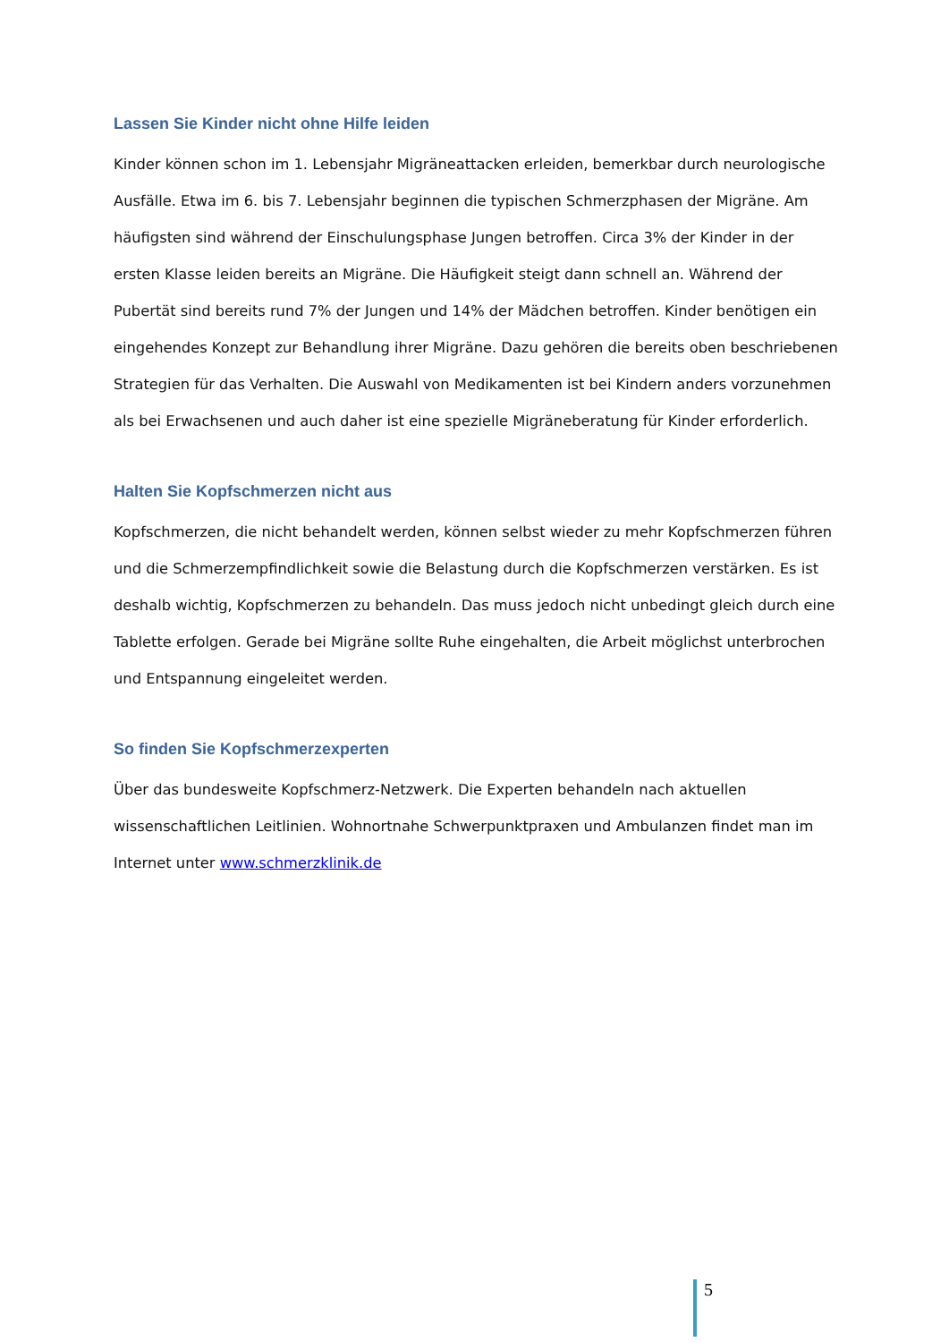Lassen Sie Kinder nicht ohne Hilfe leiden
Kinder können schon im 1. Lebensjahr Migräneattacken erleiden, bemerkbar durch neurologische Ausfälle. Etwa im 6. bis 7. Lebensjahr beginnen die typischen Schmerzphasen der Migräne. Am häufigsten sind während der Einschulungsphase Jungen betroffen. Circa 3% der Kinder in der ersten Klasse leiden bereits an Migräne. Die Häufigkeit steigt dann schnell an. Während der Pubertät sind bereits rund 7% der Jungen und 14% der Mädchen betroffen. Kinder benötigen ein eingehendes Konzept zur Behandlung ihrer Migräne. Dazu gehören die bereits oben beschriebenen Strategien für das Verhalten. Die Auswahl von Medikamenten ist bei Kindern anders vorzunehmen als bei Erwachsenen und auch daher ist eine spezielle Migräneberatung für Kinder erforderlich.
Halten Sie Kopfschmerzen nicht aus
Kopfschmerzen, die nicht behandelt werden, können selbst wieder zu mehr Kopfschmerzen führen und die Schmerzempfindlichkeit sowie die Belastung durch die Kopfschmerzen verstärken. Es ist deshalb wichtig, Kopfschmerzen zu behandeln. Das muss jedoch nicht unbedingt gleich durch eine Tablette erfolgen. Gerade bei Migräne sollte Ruhe eingehalten, die Arbeit möglichst unterbrochen und Entspannung eingeleitet werden.
So finden Sie Kopfschmerzexperten
Über das bundesweite Kopfschmerz-Netzwerk. Die Experten behandeln nach aktuellen wissenschaftlichen Leitlinien. Wohnortnahe Schwerpunktpraxen und Ambulanzen findet man im Internet unter www.schmerzklinik.de
5